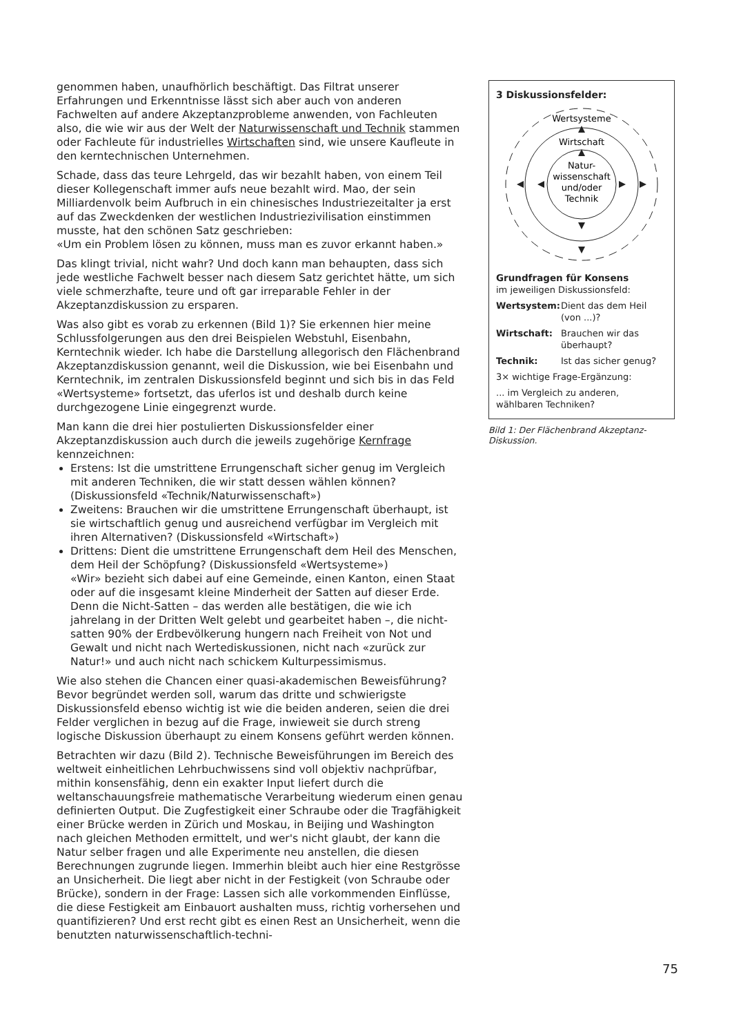genommen haben, unaufhörlich beschäftigt. Das Filtrat unserer Erfahrungen und Erkenntnisse lässt sich aber auch von anderen Fachwelten auf andere Akzeptanzprobleme anwenden, von Fachleuten also, die wie wir aus der Welt der Naturwissenschaft und Technik stammen oder Fachleute für industrielles Wirtschaften sind, wie unsere Kaufleute in den kerntechnischen Unternehmen.
Schade, dass das teure Lehrgeld, das wir bezahlt haben, von einem Teil dieser Kollegenschaft immer aufs neue bezahlt wird. Mao, der sein Milliardenvolk beim Aufbruch in ein chinesisches Industriezeitalter ja erst auf das Zweckdenken der westlichen Industriezivilisation einstimmen musste, hat den schönen Satz geschrieben:
«Um ein Problem lösen zu können, muss man es zuvor erkannt haben.»
Das klingt trivial, nicht wahr? Und doch kann man behaupten, dass sich jede westliche Fachwelt besser nach diesem Satz gerichtet hätte, um sich viele schmerzhafte, teure und oft gar irreparable Fehler in der Akzeptanzdiskussion zu ersparen.
Was also gibt es vorab zu erkennen (Bild 1)? Sie erkennen hier meine Schlussfolgerungen aus den drei Beispielen Webstuhl, Eisenbahn, Kerntechnik wieder. Ich habe die Darstellung allegorisch den Flächenbrand Akzeptanzdiskussion genannt, weil die Diskussion, wie bei Eisenbahn und Kerntechnik, im zentralen Diskussionsfeld beginnt und sich bis in das Feld «Wertsysteme» fortsetzt, das uferlos ist und deshalb durch keine durchgezogene Linie eingegrenzt wurde.
Man kann die drei hier postulierten Diskussionsfelder einer Akzeptanzdiskussion auch durch die jeweils zugehörige Kernfrage kennzeichnen:
Erstens: Ist die umstrittene Errungenschaft sicher genug im Vergleich mit anderen Techniken, die wir statt dessen wählen können? (Diskussionsfeld «Technik/Naturwissenschaft»)
Zweitens: Brauchen wir die umstrittene Errungenschaft überhaupt, ist sie wirtschaftlich genug und ausreichend verfügbar im Vergleich mit ihren Alternativen? (Diskussionsfeld «Wirtschaft»)
Drittens: Dient die umstrittene Errungenschaft dem Heil des Menschen, dem Heil der Schöpfung? (Diskussionsfeld «Wertsysteme»)
«Wir» bezieht sich dabei auf eine Gemeinde, einen Kanton, einen Staat oder auf die insgesamt kleine Minderheit der Satten auf dieser Erde. Denn die Nicht-Satten – das werden alle bestätigen, die wie ich jahrelang in der Dritten Welt gelebt und gearbeitet haben –, die nicht-satten 90% der Erdbevölkerung hungern nach Freiheit von Not und Gewalt und nicht nach Wertediskussionen, nicht nach «zurück zur Natur!» und auch nicht nach schickem Kulturpessimismus.
Wie also stehen die Chancen einer quasi-akademischen Beweisführung? Bevor begründet werden soll, warum das dritte und schwierigste Diskussionsfeld ebenso wichtig ist wie die beiden anderen, seien die drei Felder verglichen in bezug auf die Frage, inwieweit sie durch streng logische Diskussion überhaupt zu einem Konsens geführt werden können.
Betrachten wir dazu (Bild 2). Technische Beweisführungen im Bereich des weltweit einheitlichen Lehrbuchwissens sind voll objektiv nachprüfbar, mithin konsensfähig, denn ein exakter Input liefert durch die weltanschauungsfreie mathematische Verarbeitung wiederum einen genau definierten Output. Die Zugfestigkeit einer Schraube oder die Tragfähigkeit einer Brücke werden in Zürich und Moskau, in Beijing und Washington nach gleichen Methoden ermittelt, und wer's nicht glaubt, der kann die Natur selber fragen und alle Experimente neu anstellen, die diesen Berechnungen zugrunde liegen. Immerhin bleibt auch hier eine Restgrösse an Unsicherheit. Die liegt aber nicht in der Festigkeit (von Schraube oder Brücke), sondern in der Frage: Lassen sich alle vorkommenden Einflüsse, die diese Festigkeit am Einbauort aushalten muss, richtig vorhersehen und quantifizieren? Und erst recht gibt es einen Rest an Unsicherheit, wenn die benutzten naturwissenschaftlich-techni-
3 Diskussionsfelder:
Wertsysteme
Wirtschaft
Natur-
wissenschaft
und/oder
Technik
Grundfragen für Konsens
im jeweiligen Diskussionsfeld:
Wertsystem: Dient das dem Heil (von ...)?
Wirtschaft: Brauchen wir das überhaupt?
Technik: Ist das sicher genug?
3× wichtige Frage-Ergänzung:
... im Vergleich zu anderen, wählbaren Techniken?
Bild 1: Der Flächenbrand Akzeptanz-Diskussion.
75